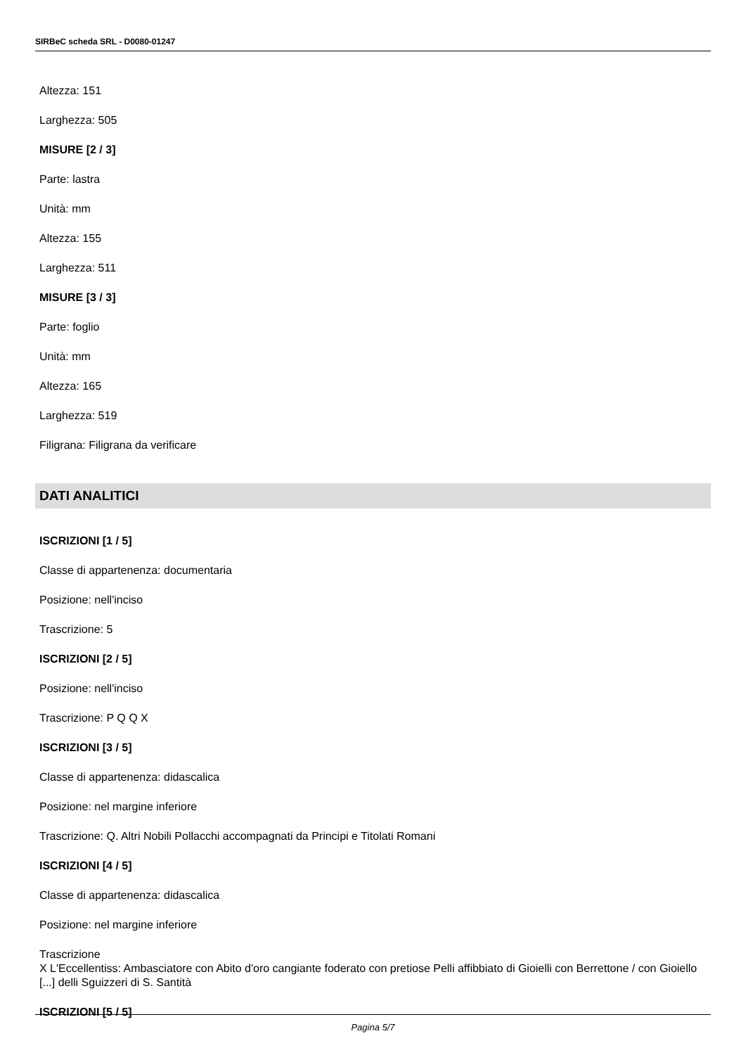SIRBeC scheda SRL - D0080-01247
Altezza: 151
Larghezza: 505
MISURE [2 / 3]
Parte: lastra
Unità: mm
Altezza: 155
Larghezza: 511
MISURE [3 / 3]
Parte: foglio
Unità: mm
Altezza: 165
Larghezza: 519
Filigrana: Filigrana da verificare
DATI ANALITICI
ISCRIZIONI [1 / 5]
Classe di appartenenza: documentaria
Posizione: nell'inciso
Trascrizione: 5
ISCRIZIONI [2 / 5]
Posizione: nell'inciso
Trascrizione: P Q Q X
ISCRIZIONI [3 / 5]
Classe di appartenenza: didascalica
Posizione: nel margine inferiore
Trascrizione: Q. Altri Nobili Pollacchi accompagnati da Principi e Titolati Romani
ISCRIZIONI [4 / 5]
Classe di appartenenza: didascalica
Posizione: nel margine inferiore
Trascrizione
X L'Eccellentiss: Ambasciatore con Abito d'oro cangiante foderato con pretiose Pelli affibbiato di Gioielli con Berrettone / con Gioiello [...] delli Sguizzeri di S. Santità
ISCRIZIONI [5 / 5]
Pagina 5/7